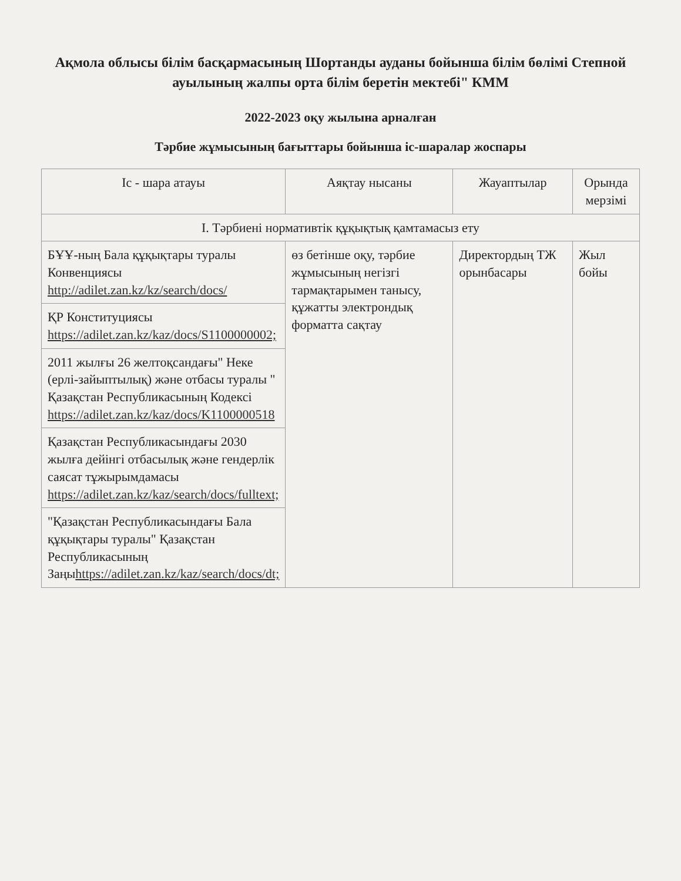Ақмола облысы білім басқармасының Шортанды ауданы бойынша білім бөлімі Степной ауылының жалпы орта білім беретін мектебі" КММ
2022-2023 оқу жылына арналған
Тәрбие жұмысының бағыттары бойынша іс-шаралар жоспары
| Іс - шара атауы | Аяқтау нысаны | Жауаптылар | Орында мерзімі |
| --- | --- | --- | --- |
| I. Тәрбиені нормативтік құқықтық қамтамасыз ету | | | |
| БҰҰ-ның Бала құқықтары туралы Конвенциясы http://adilet.zan.kz/kz/search/docs/ | өз бетінше оқу, тәрбие жұмысының негізгі тармақтарымен танысу, құжатты электрондық форматта сақтау | Директордың ТЖ орынбасары | Жыл бойы |
| ҚР Конституциясы https://adilet.zan.kz/kaz/docs/S1100000002; | | | |
| 2011 жылғы 26 желтоқсандағы" Неке (ерлі-зайыптылық) және отбасы туралы " Қазақстан Республикасының Кодексі https://adilet.zan.kz/kaz/docs/K1100000518 | | | |
| Қазақстан Республикасындағы 2030 жылға дейінгі отбасылық және гендерлік саясат тұжырымдамасы https://adilet.zan.kz/kaz/search/docs/fulltext; | | | |
| "Қазақстан Республикасындағы Бала құқықтары туралы" Қазақстан Республикасының Заңы https://adilet.zan.kz/kaz/search/docs/dt; | | | |